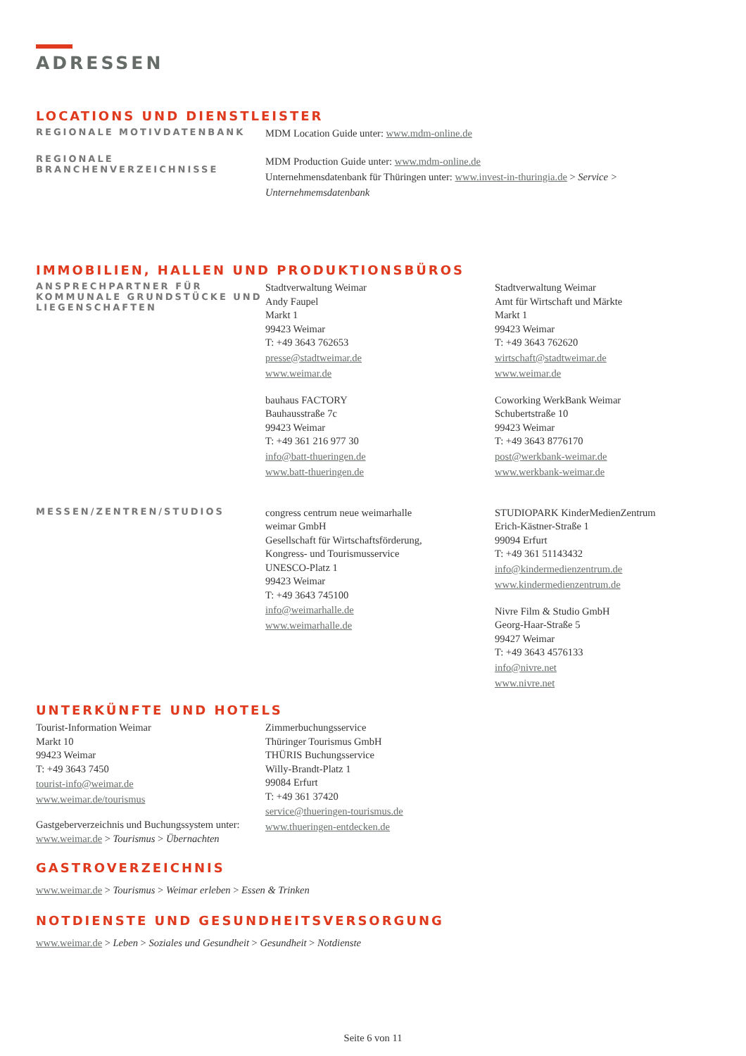ADRESSEN
LOCATIONS UND DIENSTLEISTER
REGIONALE MOTIVDATENBANK
MDM Location Guide unter: www.mdm-online.de
REGIONALE BRANCHENVERZEICHNISSE
MDM Production Guide unter: www.mdm-online.de
Unternehmensdatenbank für Thüringen unter: www.invest-in-thuringia.de > Service > Unternehmemsdatenbank
IMMOBILIEN, HALLEN UND PRODUKTIONSBÜROS
ANSPRECHPARTNER FÜR KOMMUNALE GRUNDSTÜCKE UND LIEGENSCHAFTEN
Stadtverwaltung Weimar
Andy Faupel
Markt 1
99423 Weimar
T: +49 3643 762653
presse@stadtweimar.de
www.weimar.de
bauhaus FACTORY
Bauhausstraße 7c
99423 Weimar
T: +49 361 216 977 30
info@batt-thueringen.de
www.batt-thueringen.de
Stadtverwaltung Weimar
Amt für Wirtschaft und Märkte
Markt 1
99423 Weimar
T: +49 3643 762620
wirtschaft@stadtweimar.de
www.weimar.de
Coworking WerkBank Weimar
Schubertstraße 10
99423 Weimar
T: +49 3643 8776170
post@werkbank-weimar.de
www.werkbank-weimar.de
MESSEN/ZENTREN/STUDIOS
congress centrum neue weimarhalle
weimar GmbH
Gesellschaft für Wirtschaftsförderung,
Kongress- und Tourismusservice
UNESCO-Platz 1
99423 Weimar
T: +49 3643 745100
info@weimarhalle.de
www.weimarhalle.de
STUDIOPARK KinderMedienZentrum
Erich-Kästner-Straße 1
99094 Erfurt
T: +49 361 51143432
info@kindermedienzentrum.de
www.kindermedienzentrum.de
Nivre Film & Studio GmbH
Georg-Haar-Straße 5
99427 Weimar
T: +49 3643 4576133
info@nivre.net
www.nivre.net
UNTERKÜNFTE UND HOTELS
Tourist-Information Weimar
Markt 10
99423 Weimar
T: +49 3643 7450
tourist-info@weimar.de
www.weimar.de/tourismus
Gastgeberverzeichnis und Buchungssystem unter: www.weimar.de > Tourismus > Übernachten
Zimmerbuchungsservice
Thüringer Tourismus GmbH
THÜRIS Buchungsservice
Willy-Brandt-Platz 1
99084 Erfurt
T: +49 361 37420
service@thueringen-tourismus.de
www.thueringen-entdecken.de
GASTROVERZEICHNIS
www.weimar.de > Tourismus > Weimar erleben > Essen & Trinken
NOTDIENSTE UND GESUNDHEITSVERSORGUNG
www.weimar.de > Leben > Soziales und Gesundheit > Gesundheit > Notdienste
Seite 6 von 11